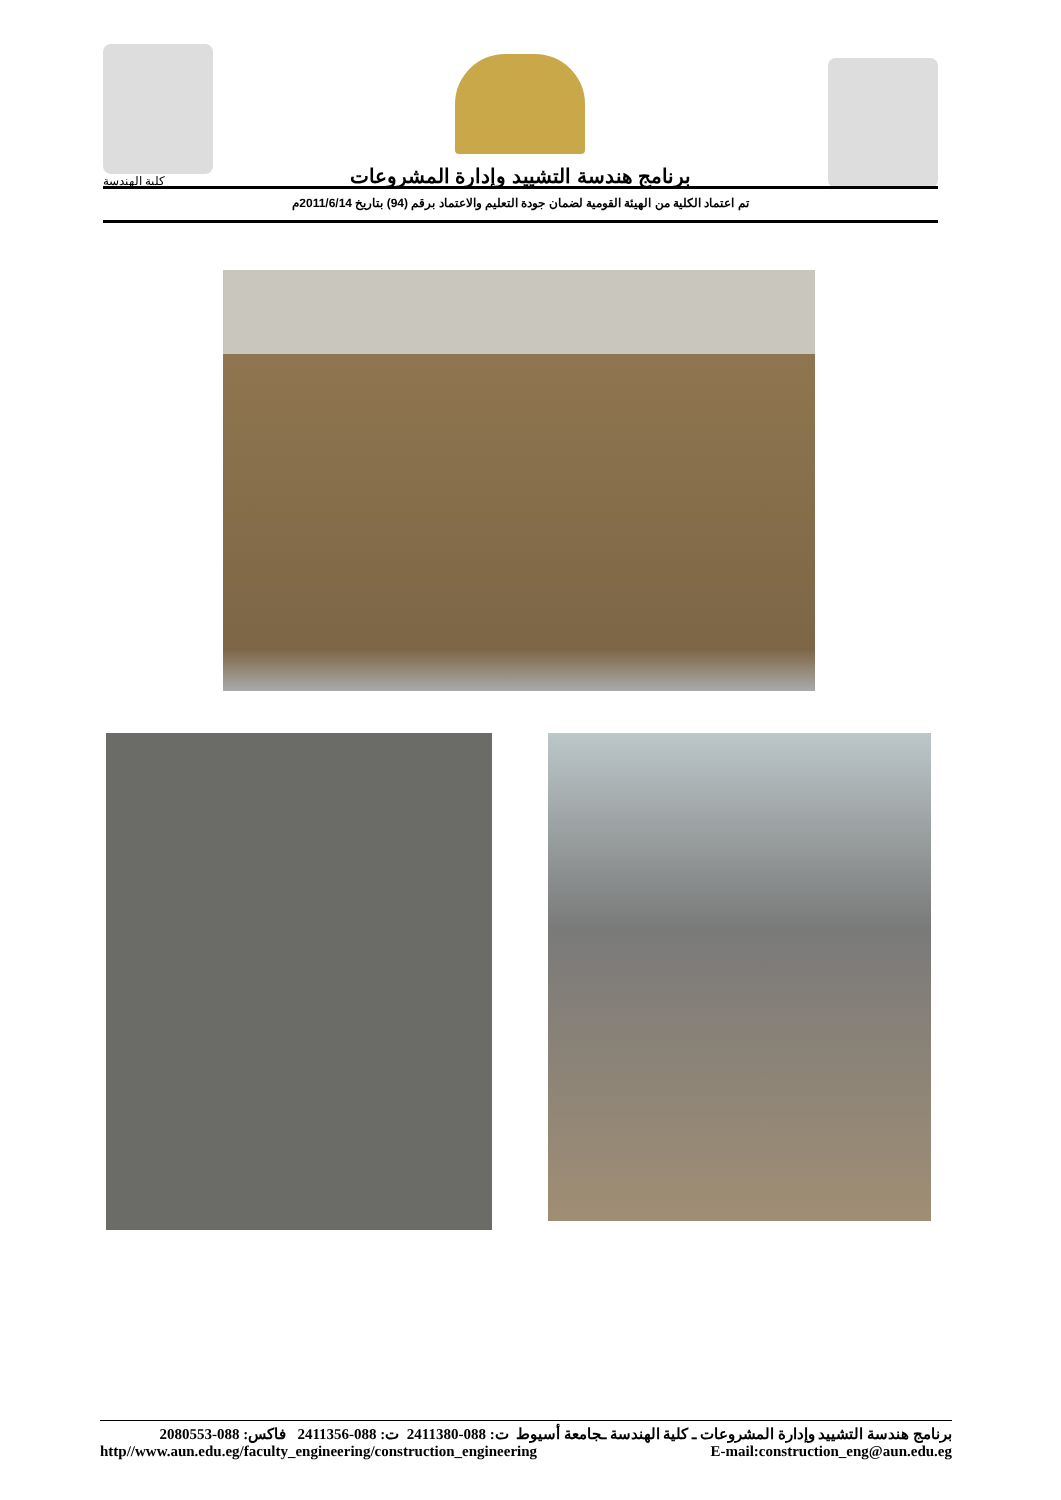كلية الهندسة
برنامج هندسة التشييد وإدارة المشروعات
تم اعتماد الكلية من الهيئة القومية لضمان جودة التعليم والاعتماد برقم (94) بتاريخ 2011/6/14م
برنامج هندسة التشييد وإدارة المشروعات ـ كلية الهندسة ـجامعة أسيوط ت: 088-2411380 ت: 088-2411356 فاكس: 088-2080553
http//www.aun.edu.eg/faculty_engineering/construction_engineering E-mail:construction_eng@aun.edu.eg